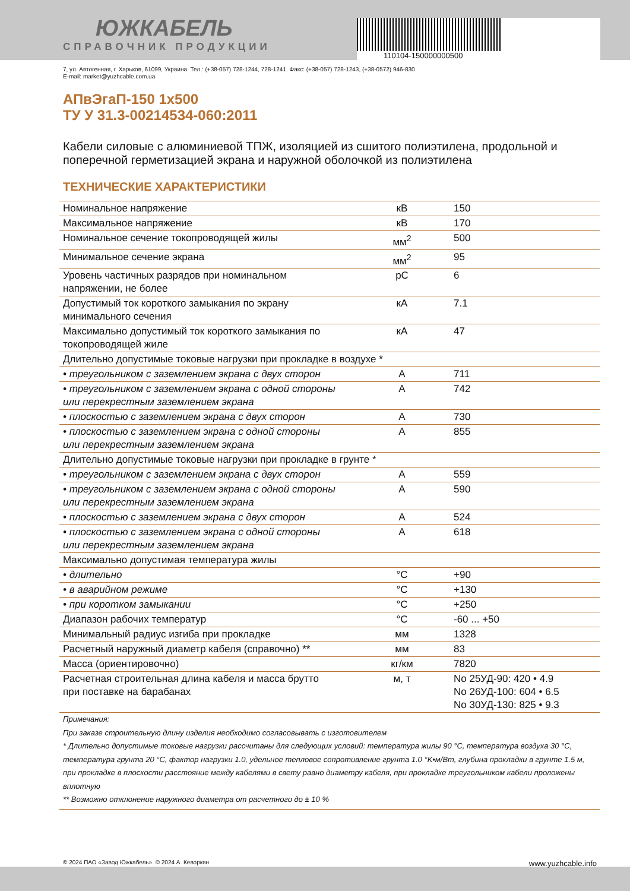ЮЖКАБЕЛЬ
СПРАВОЧНИК ПРОДУКЦИИ
110104-150000000500
7, ул. Автогенная, г. Харьков, 61099, Украина. Тел.: (+38-057) 728-1244, 728-1241. Факс: (+38-057) 728-1243, (+38-0572) 946-830
E-mail: market@yuzhcable.com.ua
АПвЭгаП-150 1x500
ТУ У 31.3-00214534-060:2011
Кабели силовые с алюминиевой ТПЖ, изоляцией из сшитого полиэтилена, продольной и поперечной герметизацией экрана и наружной оболочкой из полиэтилена
ТЕХНИЧЕСКИЕ ХАРАКТЕРИСТИКИ
| Номинальное напряжение | кВ | 150 |
| Максимальное напряжение | кВ | 170 |
| Номинальное сечение токопроводящей жилы | мм<sup>2</sup> | 500 |
| Минимальное сечение экрана | мм<sup>2</sup> | 95 |
| Уровень частичных разрядов при номинальном напряжении, не более | pC | 6 |
| Допустимый ток короткого замыкания по экрану минимального сечения | кА | 7.1 |
| Максимально допустимый ток короткого замыкания по токопроводящей жиле | кА | 47 |
| Длительно допустимые токовые нагрузки при прокладке в воздухе * | | |
| • треугольником с заземлением экрана с двух сторон | А | 711 |
| • треугольником с заземлением экрана с одной стороны или перекрестным заземлением экрана | А | 742 |
| • плоскостью с заземлением экрана с двух сторон | А | 730 |
| • плоскостью с заземлением экрана с одной стороны или перекрестным заземлением экрана | А | 855 |
| Длительно допустимые токовые нагрузки при прокладке в грунте * | | |
| • треугольником с заземлением экрана с двух сторон | А | 559 |
| • треугольником с заземлением экрана с одной стороны или перекрестным заземлением экрана | А | 590 |
| • плоскостью с заземлением экрана с двух сторон | А | 524 |
| • плоскостью с заземлением экрана с одной стороны или перекрестным заземлением экрана | А | 618 |
| Максимально допустимая температура жилы | | |
| • длительно | °C | +90 |
| • в аварийном режиме | °C | +130 |
| • при коротком замыкании | °C | +250 |
| Диапазон рабочих температур | °C | -60 ... +50 |
| Минимальный радиус изгиба при прокладке | мм | 1328 |
| Расчетный наружный диаметр кабеля (справочно) ** | мм | 83 |
| Масса (ориентировочно) | кг/км | 7820 |
| Расчетная строительная длина кабеля и масса брутто при поставке на барабанах | м, т | No 25УД-90: 420 • 4.9 No 26УД-100: 604 • 6.5 No 30УД-130: 825 • 9.3 |
Примечания:
При заказе строительную длину изделия необходимо согласовывать с изготовителем
* Длительно допустимые токовые нагрузки рассчитаны для следующих условий: температура жилы 90 °C, температура воздуха 30 °C, температура грунта 20 °C, фактор нагрузки 1.0, удельное тепловое сопротивление грунта 1.0 °K•м/Вт, глубина прокладки в грунте 1.5 м, при прокладке в плоскости расстояние между кабелями в свету равно диаметру кабеля, при прокладке треугольником кабели проложены вплотную
** Возможно отклонение наружного диаметра от расчетного до ± 10 %
© 2024 ПАО «Завод Южкабель». © 2024 А. Кеворкян www.yuzhcable.info